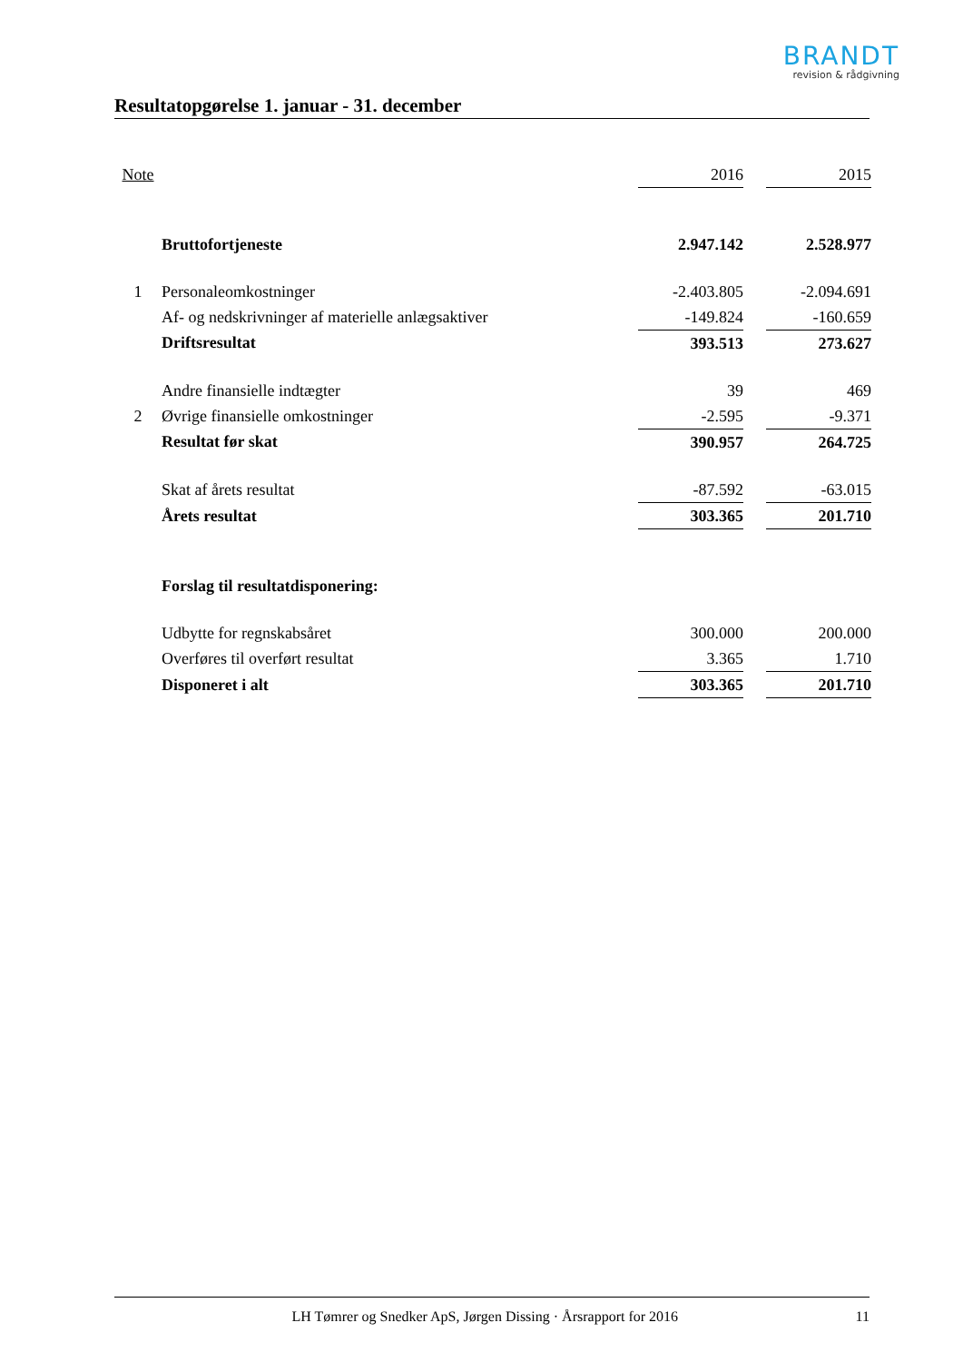BRANDT
revision & rådgivning
Resultatopgørelse 1. januar - 31. december
| Note | | 2016 | | 2015 |
| | Bruttofortjeneste | 2.947.142 | | 2.528.977 |
| 1 | Personaleomkostninger | -2.403.805 | | -2.094.691 |
| | Af- og nedskrivninger af materielle anlægsaktiver | -149.824 | | -160.659 |
| | Driftsresultat | 393.513 | | 273.627 |
| | Andre finansielle indtægter | 39 | | 469 |
| 2 | Øvrige finansielle omkostninger | -2.595 | | -9.371 |
| | Resultat før skat | 390.957 | | 264.725 |
| | Skat af årets resultat | -87.592 | | -63.015 |
| | Årets resultat | 303.365 | | 201.710 |
| | Forslag til resultatdisponering: | | | |
| | Udbytte for regnskabsåret | 300.000 | | 200.000 |
| | Overføres til overført resultat | 3.365 | | 1.710 |
| | Disponeret i alt | 303.365 | | 201.710 |
LH Tømrer og Snedker ApS, Jørgen Dissing · Årsrapport for 2016 11